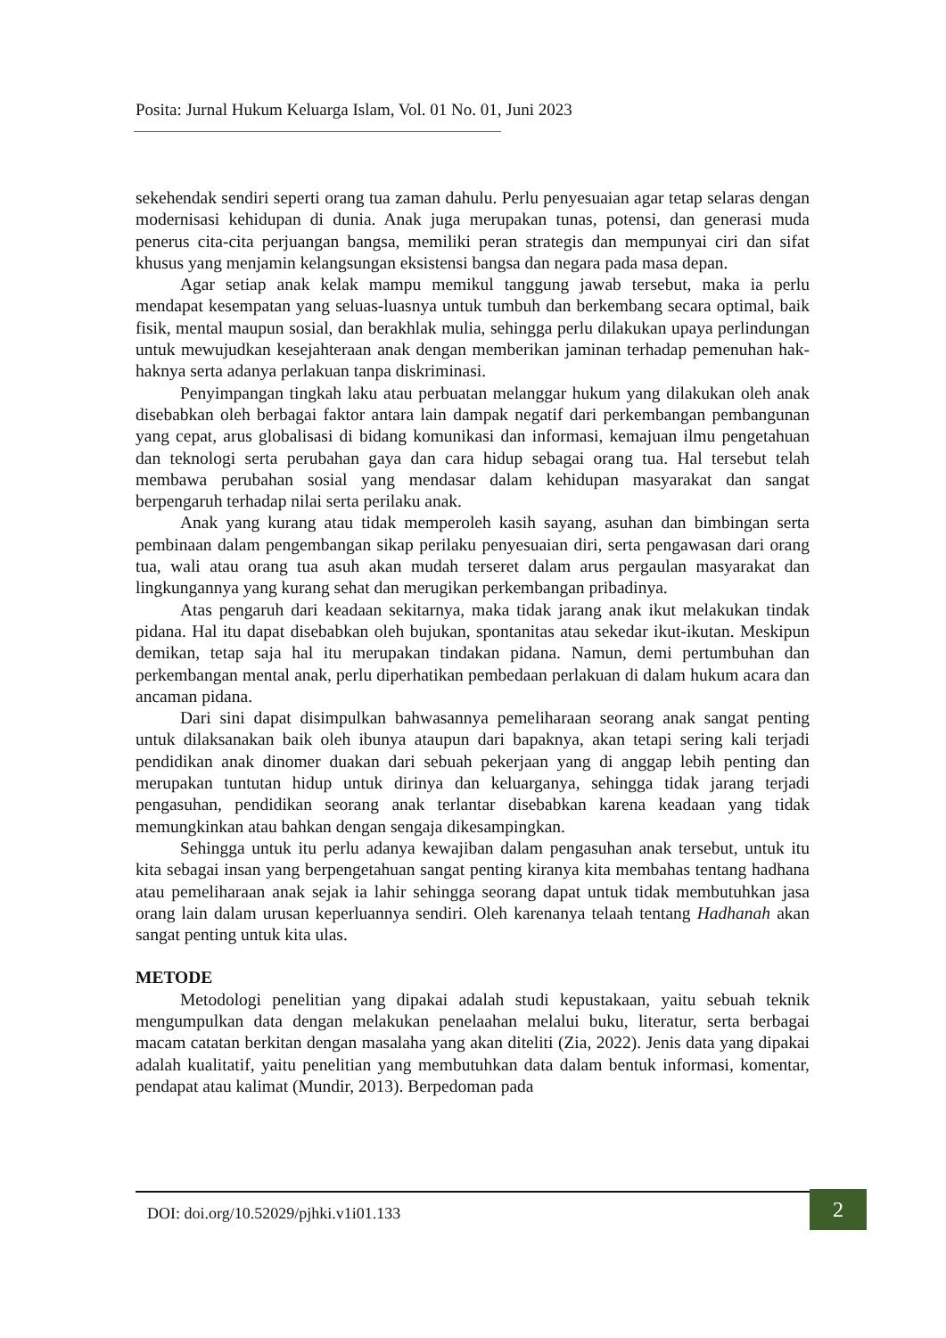Posita: Jurnal Hukum Keluarga Islam, Vol. 01 No. 01, Juni 2023
sekehendak sendiri seperti orang tua zaman dahulu. Perlu penyesuaian agar tetap selaras dengan modernisasi kehidupan di dunia. Anak juga merupakan tunas, potensi, dan generasi muda penerus cita-cita perjuangan bangsa, memiliki peran strategis dan mempunyai ciri dan sifat khusus yang menjamin kelangsungan eksistensi bangsa dan negara pada masa depan.
Agar setiap anak kelak mampu memikul tanggung jawab tersebut, maka ia perlu mendapat kesempatan yang seluas-luasnya untuk tumbuh dan berkembang secara optimal, baik fisik, mental maupun sosial, dan berakhlak mulia, sehingga perlu dilakukan upaya perlindungan untuk mewujudkan kesejahteraan anak dengan memberikan jaminan terhadap pemenuhan hak-haknya serta adanya perlakuan tanpa diskriminasi.
Penyimpangan tingkah laku atau perbuatan melanggar hukum yang dilakukan oleh anak disebabkan oleh berbagai faktor antara lain dampak negatif dari perkembangan pembangunan yang cepat, arus globalisasi di bidang komunikasi dan informasi, kemajuan ilmu pengetahuan dan teknologi serta perubahan gaya dan cara hidup sebagai orang tua. Hal tersebut telah membawa perubahan sosial yang mendasar dalam kehidupan masyarakat dan sangat berpengaruh terhadap nilai serta perilaku anak.
Anak yang kurang atau tidak memperoleh kasih sayang, asuhan dan bimbingan serta pembinaan dalam pengembangan sikap perilaku penyesuaian diri, serta pengawasan dari orang tua, wali atau orang tua asuh akan mudah terseret dalam arus pergaulan masyarakat dan lingkungannya yang kurang sehat dan merugikan perkembangan pribadinya.
Atas pengaruh dari keadaan sekitarnya, maka tidak jarang anak ikut melakukan tindak pidana. Hal itu dapat disebabkan oleh bujukan, spontanitas atau sekedar ikut-ikutan. Meskipun demikan, tetap saja hal itu merupakan tindakan pidana. Namun, demi pertumbuhan dan perkembangan mental anak, perlu diperhatikan pembedaan perlakuan di dalam hukum acara dan ancaman pidana.
Dari sini dapat disimpulkan bahwasannya pemeliharaan seorang anak sangat penting untuk dilaksanakan baik oleh ibunya ataupun dari bapaknya, akan tetapi sering kali terjadi pendidikan anak dinomer duakan dari sebuah pekerjaan yang di anggap lebih penting dan merupakan tuntutan hidup untuk dirinya dan keluarganya, sehingga tidak jarang terjadi pengasuhan, pendidikan seorang anak terlantar disebabkan karena keadaan yang tidak memungkinkan atau bahkan dengan sengaja dikesampingkan.
Sehingga untuk itu perlu adanya kewajiban dalam pengasuhan anak tersebut, untuk itu kita sebagai insan yang berpengetahuan sangat penting kiranya kita membahas tentang hadhana atau pemeliharaan anak sejak ia lahir sehingga seorang dapat untuk tidak membutuhkan jasa orang lain dalam urusan keperluannya sendiri. Oleh karenanya telaah tentang Hadhanah akan sangat penting untuk kita ulas.
METODE
Metodologi penelitian yang dipakai adalah studi kepustakaan, yaitu sebuah teknik mengumpulkan data dengan melakukan penelaahan melalui buku, literatur, serta berbagai macam catatan berkitan dengan masalaha yang akan diteliti (Zia, 2022). Jenis data yang dipakai adalah kualitatif, yaitu penelitian yang membutuhkan data dalam bentuk informasi, komentar, pendapat atau kalimat (Mundir, 2013). Berpedoman pada
DOI: doi.org/10.52029/pjhki.v1i01.133
2